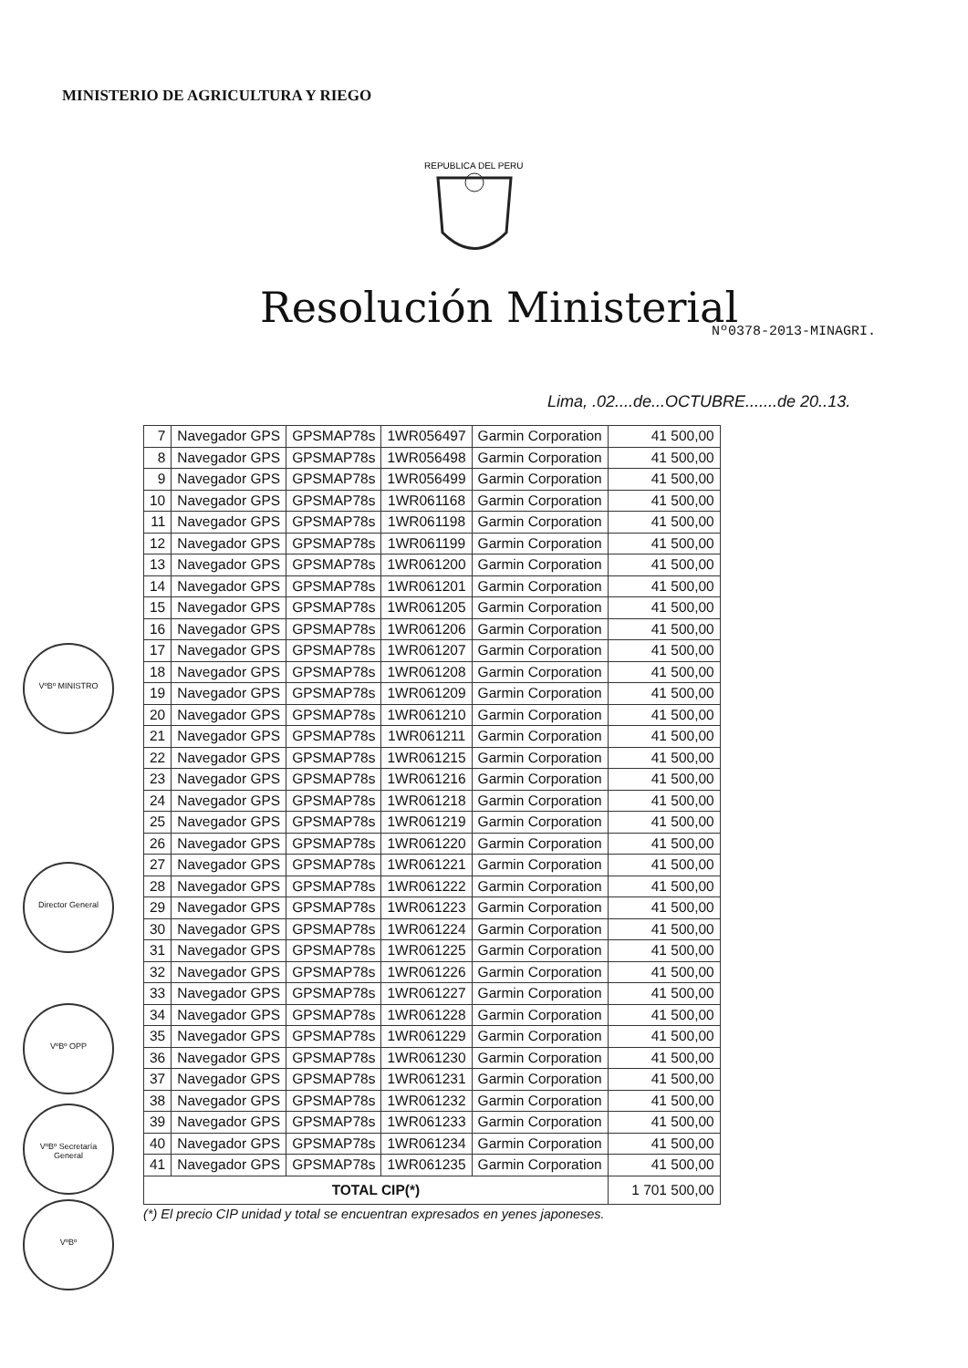MINISTERIO DE AGRICULTURA Y RIEGO
REPUBLICA DEL PERU
Resolución Ministerial Nº0378-2013-MINAGRI.
Lima, .02....de...OCTUBRE.......de 20..13.
| 7 | Navegador GPS | GPSMAP78s | 1WR056497 | Garmin Corporation | 41 500,00 |
| 8 | Navegador GPS | GPSMAP78s | 1WR056498 | Garmin Corporation | 41 500,00 |
| 9 | Navegador GPS | GPSMAP78s | 1WR056499 | Garmin Corporation | 41 500,00 |
| 10 | Navegador GPS | GPSMAP78s | 1WR061168 | Garmin Corporation | 41 500,00 |
| 11 | Navegador GPS | GPSMAP78s | 1WR061198 | Garmin Corporation | 41 500,00 |
| 12 | Navegador GPS | GPSMAP78s | 1WR061199 | Garmin Corporation | 41 500,00 |
| 13 | Navegador GPS | GPSMAP78s | 1WR061200 | Garmin Corporation | 41 500,00 |
| 14 | Navegador GPS | GPSMAP78s | 1WR061201 | Garmin Corporation | 41 500,00 |
| 15 | Navegador GPS | GPSMAP78s | 1WR061205 | Garmin Corporation | 41 500,00 |
| 16 | Navegador GPS | GPSMAP78s | 1WR061206 | Garmin Corporation | 41 500,00 |
| 17 | Navegador GPS | GPSMAP78s | 1WR061207 | Garmin Corporation | 41 500,00 |
| 18 | Navegador GPS | GPSMAP78s | 1WR061208 | Garmin Corporation | 41 500,00 |
| 19 | Navegador GPS | GPSMAP78s | 1WR061209 | Garmin Corporation | 41 500,00 |
| 20 | Navegador GPS | GPSMAP78s | 1WR061210 | Garmin Corporation | 41 500,00 |
| 21 | Navegador GPS | GPSMAP78s | 1WR061211 | Garmin Corporation | 41 500,00 |
| 22 | Navegador GPS | GPSMAP78s | 1WR061215 | Garmin Corporation | 41 500,00 |
| 23 | Navegador GPS | GPSMAP78s | 1WR061216 | Garmin Corporation | 41 500,00 |
| 24 | Navegador GPS | GPSMAP78s | 1WR061218 | Garmin Corporation | 41 500,00 |
| 25 | Navegador GPS | GPSMAP78s | 1WR061219 | Garmin Corporation | 41 500,00 |
| 26 | Navegador GPS | GPSMAP78s | 1WR061220 | Garmin Corporation | 41 500,00 |
| 27 | Navegador GPS | GPSMAP78s | 1WR061221 | Garmin Corporation | 41 500,00 |
| 28 | Navegador GPS | GPSMAP78s | 1WR061222 | Garmin Corporation | 41 500,00 |
| 29 | Navegador GPS | GPSMAP78s | 1WR061223 | Garmin Corporation | 41 500,00 |
| 30 | Navegador GPS | GPSMAP78s | 1WR061224 | Garmin Corporation | 41 500,00 |
| 31 | Navegador GPS | GPSMAP78s | 1WR061225 | Garmin Corporation | 41 500,00 |
| 32 | Navegador GPS | GPSMAP78s | 1WR061226 | Garmin Corporation | 41 500,00 |
| 33 | Navegador GPS | GPSMAP78s | 1WR061227 | Garmin Corporation | 41 500,00 |
| 34 | Navegador GPS | GPSMAP78s | 1WR061228 | Garmin Corporation | 41 500,00 |
| 35 | Navegador GPS | GPSMAP78s | 1WR061229 | Garmin Corporation | 41 500,00 |
| 36 | Navegador GPS | GPSMAP78s | 1WR061230 | Garmin Corporation | 41 500,00 |
| 37 | Navegador GPS | GPSMAP78s | 1WR061231 | Garmin Corporation | 41 500,00 |
| 38 | Navegador GPS | GPSMAP78s | 1WR061232 | Garmin Corporation | 41 500,00 |
| 39 | Navegador GPS | GPSMAP78s | 1WR061233 | Garmin Corporation | 41 500,00 |
| 40 | Navegador GPS | GPSMAP78s | 1WR061234 | Garmin Corporation | 41 500,00 |
| 41 | Navegador GPS | GPSMAP78s | 1WR061235 | Garmin Corporation | 41 500,00 |
| TOTAL CIP(*) | | | | | 1 701 500,00 |
(*) El precio CIP unidad y total se encuentran expresados en yenes japoneses.
VºBº MINISTRO
Director General
VºBº OPP
VºBº Secretaría General
VºBº